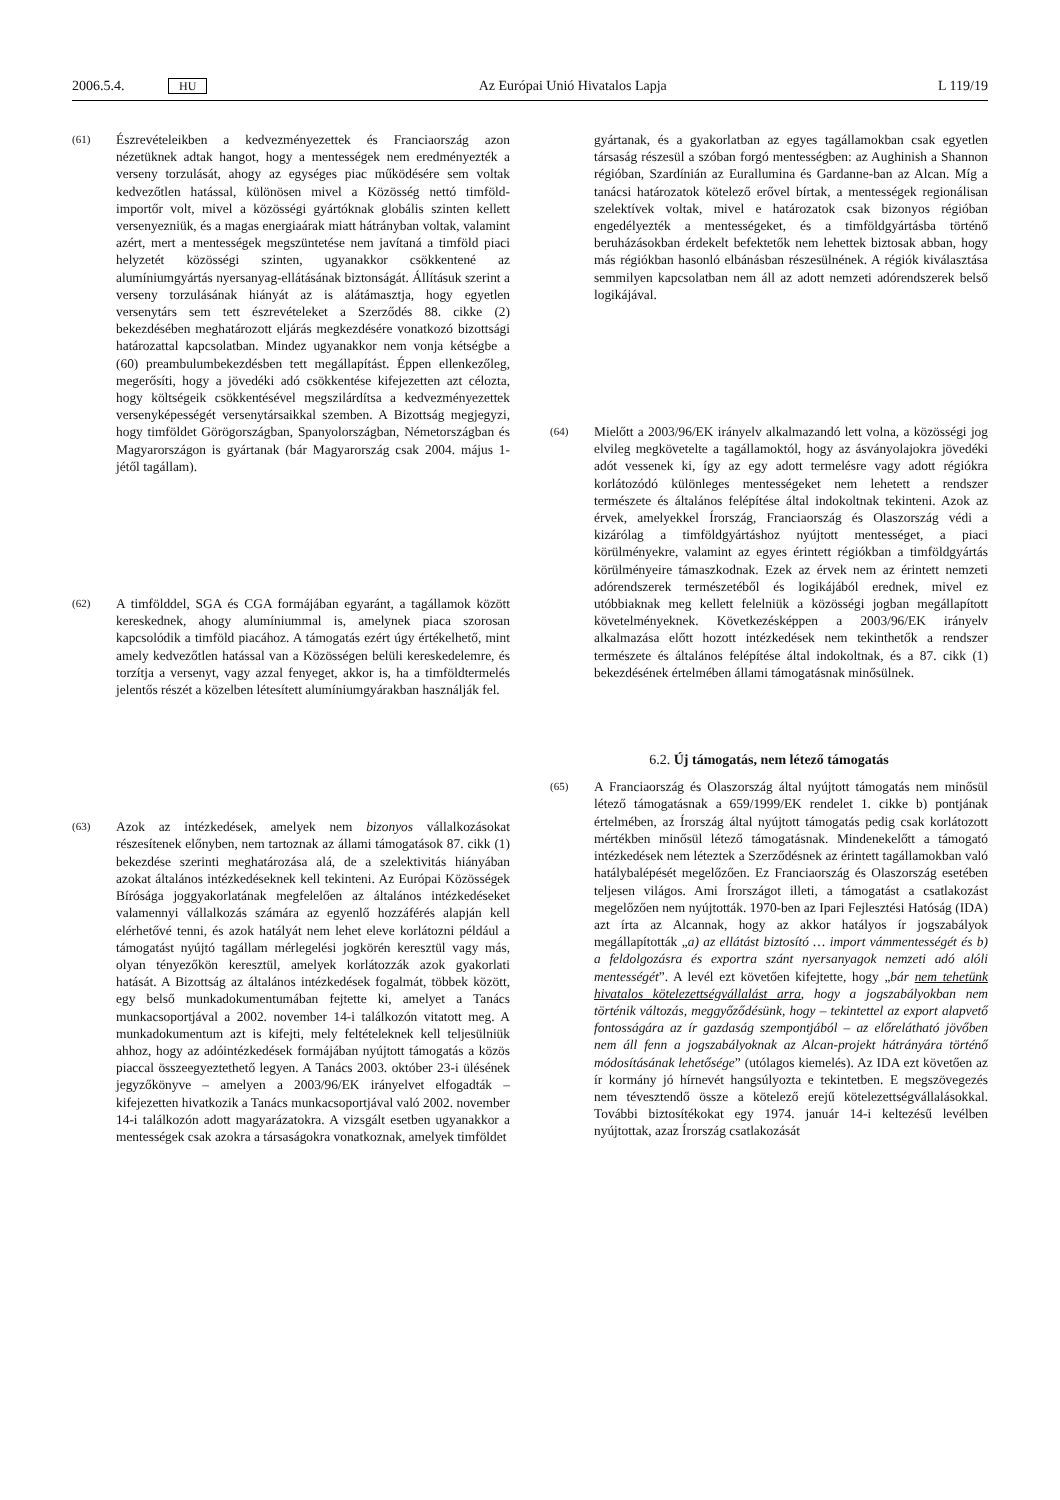2006.5.4. HU Az Európai Unió Hivatalos Lapja L 119/19
(61) Észrevételeikben a kedvezményezettek és Franciaország azon nézetüknek adtak hangot, hogy a mentességek nem eredményezték a verseny torzulását, ahogy az egységes piac működésére sem voltak kedvezőtlen hatással, különösen mivel a Közösség nettó timföld-importőr volt, mivel a közösségi gyártóknak globális szinten kellett versenyezniük, és a magas energiaárak miatt hátrányban voltak, valamint azért, mert a mentességek megszüntetése nem javítaná a timföld piaci helyzetét közösségi szinten, ugyanakkor csökkentené az alumíniumgyártás nyersanyag-ellátásának biztonságát. Állításuk szerint a verseny torzulásának hiányát az is alátámasztja, hogy egyetlen versenytárs sem tett észrevételeket a Szerződés 88. cikke (2) bekezdésében meghatározott eljárás megkezdésére vonatkozó bizottsági határozattal kapcsolatban. Mindez ugyanakkor nem vonja kétségbe a (60) preambulumbekezdésben tett megállapítást. Éppen ellenkezőleg, megerősíti, hogy a jövedéki adó csökkentése kifejezetten azt célozta, hogy költségeik csökkentésével megszilárdítsa a kedvezményezettek versenyképességét versenytársaikkal szemben. A Bizottság megjegyzi, hogy timföldet Görögországban, Spanyolországban, Németországban és Magyarországon is gyártanak (bár Magyarország csak 2004. május 1-jétől tagállam).
(62) A timfölddel, SGA és CGA formájában egyaránt, a tagállamok között kereskednek, ahogy alumíniummal is, amelynek piaca szorosan kapcsolódik a timföld piacához. A támogatás ezért úgy értékelhető, mint amely kedvezőtlen hatással van a Közösségen belüli kereskedelemre, és torzítja a versenyt, vagy azzal fenyeget, akkor is, ha a timföldtermelés jelentős részét a közelben létesített alumíniumgyárakban használják fel.
(63) Azok az intézkedések, amelyek nem bizonyos vállalkozásokat részesítenek előnyben, nem tartoznak az állami támogatások 87. cikk (1) bekezdése szerinti meghatározása alá, de a szelektivitás hiányában azokat általános intézkedéseknek kell tekinteni. Az Európai Közösségek Bírósága joggyakorlatának megfelelően az általános intézkedéseket valamennyi vállalkozás számára az egyenlő hozzáférés alapján kell elérhetővé tenni, és azok hatályát nem lehet eleve korlátozni például a támogatást nyújtó tagállam mérlegelési jogkörén keresztül vagy más, olyan tényezőkön keresztül, amelyek korlátozzák azok gyakorlati hatását. A Bizottság az általános intézkedések fogalmát, többek között, egy belső munkadokumentumában fejtette ki, amelyet a Tanács munkacsoportjával a 2002. november 14-i találkozón vitatott meg. A munkadokumentum azt is kifejti, mely feltételeknek kell teljesülniük ahhoz, hogy az adóintézkedések formájában nyújtott támogatás a közös piaccal összeegyeztethető legyen. A Tanács 2003. október 23-i ülésének jegyzőkönyve – amelyen a 2003/96/EK irányelvet elfogadták – kifejezetten hivatkozik a Tanács munkacsoportjával való 2002. november 14-i találkozón adott magyarázatokra. A vizsgált esetben ugyanakkor a mentességek csak azokra a társaságokra vonatkoznak, amelyek timföldet
gyártanak, és a gyakorlatban az egyes tagállamokban csak egyetlen társaság részesül a szóban forgó mentességben: az Aughinish a Shannon régióban, Szardínián az Eurallumina és Gardanne-ban az Alcan. Míg a tanácsi határozatok kötelező erővel bírtak, a mentességek regionálisan szelektívek voltak, mivel e határozatok csak bizonyos régióban engedélyezték a mentességeket, és a timföldgyártásba történő beruházásokban érdekelt befektetők nem lehettek biztosak abban, hogy más régiókban hasonló elbánásban részesülnének. A régiók kiválasztása semmilyen kapcsolatban nem áll az adott nemzeti adórendszerek belső logikájával.
(64) Mielőtt a 2003/96/EK irányelv alkalmazandó lett volna, a közösségi jog elvileg megkövetelte a tagállamoktól, hogy az ásványolajokra jövedéki adót vessenek ki, így az egy adott termelésre vagy adott régiókra korlátozódó különleges mentességeket nem lehetett a rendszer természete és általános felépítése által indokoltnak tekinteni. Azok az érvek, amelyekkel Írország, Franciaország és Olaszország védi a kizárólag a timföldgyártáshoz nyújtott mentességet, a piaci körülményekre, valamint az egyes érintett régiókban a timföldgyártás körülményeire támaszkodnak. Ezek az érvek nem az érintett nemzeti adórendszerek természetéből és logikájából erednek, mivel ez utóbbiaknak meg kellett felelniük a közösségi jogban megállapított követelményeknek. Következésképpen a 2003/96/EK irányelv alkalmazása előtt hozott intézkedések nem tekinthetők a rendszer természete és általános felépítése által indokoltnak, és a 87. cikk (1) bekezdésének értelmében állami támogatásnak minősülnek.
6.2. Új támogatás, nem létező támogatás
(65) A Franciaország és Olaszország által nyújtott támogatás nem minősül létező támogatásnak a 659/1999/EK rendelet 1. cikke b) pontjának értelmében, az Írország által nyújtott támogatás pedig csak korlátozott mértékben minősül létező támogatásnak. Mindenekelőtt a támogató intézkedések nem léteztek a Szerződésnek az érintett tagállamokban való hatálybalépését megelőzően. Ez Franciaország és Olaszország esetében teljesen világos. Ami Írországot illeti, a támogatást a csatlakozást megelőzően nem nyújtották. 1970-ben az Ipari Fejlesztési Hatóság (IDA) azt írta az Alcannak, hogy az akkor hatályos ír jogszabályok megállapították „a) az ellátást biztosító … import vámmentességét és b) a feldolgozásra és exportra szánt nyersanyagok nemzeti adó alóli mentességét”. A levél ezt követően kifejtette, hogy „bár nem tehetünk hivatalos kötelezettségvállalást arra, hogy a jogszabályokban nem történik változás, meggyőződésünk, hogy – tekintettel az export alapvető fontosságára az ír gazdaság szempontjából – az előrelátható jövőben nem áll fenn a jogszabályoknak az Alcan-projekt hátrányára történő módosításának lehetősége” (utólagos kiemelés). Az IDA ezt követően az ír kormány jó hírnevét hangsúlyozta e tekintetben. E megszövegezés nem tévesztendő össze a kötelező erejű kötelezettségvállalásokkal. További biztosítékokat egy 1974. január 14-i keltezésű levélben nyújtottak, azaz Írország csatlakozását